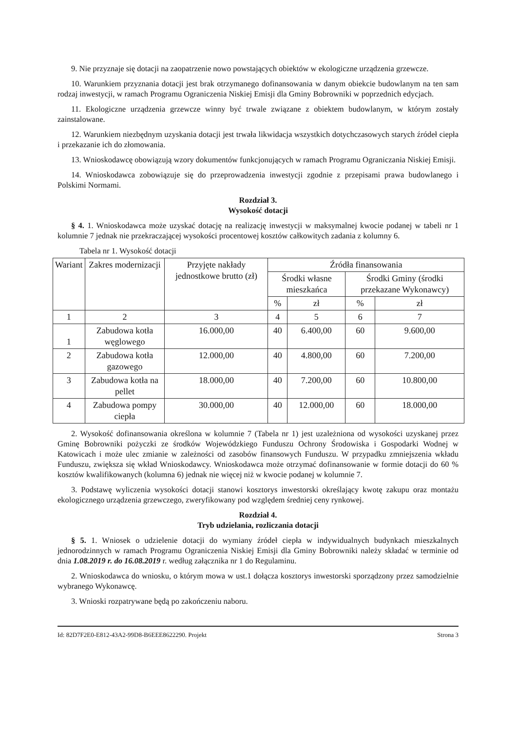9. Nie przyznaje się dotacji na zaopatrzenie nowo powstających obiektów w ekologiczne urządzenia grzewcze.
10. Warunkiem przyznania dotacji jest brak otrzymanego dofinansowania w danym obiekcie budowlanym na ten sam rodzaj inwestycji, w ramach Programu Ograniczenia Niskiej Emisji dla Gminy Bobrowniki w poprzednich edycjach.
11. Ekologiczne urządzenia grzewcze winny być trwale związane z obiektem budowlanym, w którym zostały zainstalowane.
12. Warunkiem niezbędnym uzyskania dotacji jest trwała likwidacja wszystkich dotychczasowych starych źródeł ciepła i przekazanie ich do złomowania.
13. Wnioskodawcę obowiązują wzory dokumentów funkcjonujących w ramach Programu Ograniczania Niskiej Emisji.
14. Wnioskodawca zobowiązuje się do przeprowadzenia inwestycji zgodnie z przepisami prawa budowlanego i Polskimi Normami.
Rozdział 3.
Wysokość dotacji
§ 4. 1. Wnioskodawca może uzyskać dotację na realizację inwestycji w maksymalnej kwocie podanej w tabeli nr 1 kolumnie 7 jednak nie przekraczającej wysokości procentowej kosztów całkowitych zadania z kolumny 6.
Tabela nr 1. Wysokość dotacji
| Wariant | Zakres modernizacji | Przyjęte nakłady jednostkowe brutto (zł) | Źródła finansowania | | | |
| --- | --- | --- | --- | --- | --- | --- |
| | | | Środki własne mieszkańca | | Środki Gminy (środki przekazane Wykonawcy) | |
| | | | % | zł | % | zł |
| 1 | 2 | 3 | 4 | 5 | 6 | 7 |
| 1 | Zabudowa kotła węglowego | 16.000,00 | 40 | 6.400,00 | 60 | 9.600,00 |
| 2 | Zabudowa kotła gazowego | 12.000,00 | 40 | 4.800,00 | 60 | 7.200,00 |
| 3 | Zabudowa kotła na pellet | 18.000,00 | 40 | 7.200,00 | 60 | 10.800,00 |
| 4 | Zabudowa pompy ciepła | 30.000,00 | 40 | 12.000,00 | 60 | 18.000,00 |
2. Wysokość dofinansowania określona w kolumnie 7 (Tabela nr 1) jest uzależniona od wysokości uzyskanej przez Gminę Bobrowniki pożyczki ze środków Wojewódzkiego Funduszu Ochrony Środowiska i Gospodarki Wodnej w Katowicach i może ulec zmianie w zależności od zasobów finansowych Funduszu. W przypadku zmniejszenia wkładu Funduszu, zwiększa się wkład Wnioskodawcy. Wnioskodawca może otrzymać dofinansowanie w formie dotacji do 60 % kosztów kwalifikowanych (kolumna 6) jednak nie więcej niż w kwocie podanej w kolumnie 7.
3. Podstawę wyliczenia wysokości dotacji stanowi kosztorys inwestorski określający kwotę zakupu oraz montażu ekologicznego urządzenia grzewczego, zweryfikowany pod względem średniej ceny rynkowej.
Rozdział 4.
Tryb udzielania, rozliczania dotacji
§ 5. 1. Wniosek o udzielenie dotacji do wymiany źródeł ciepła w indywidualnych budynkach mieszkalnych jednorodzinnych w ramach Programu Ograniczenia Niskiej Emisji dla Gminy Bobrowniki należy składać w terminie od dnia 1.08.2019 r. do 16.08.2019 r. według załącznika nr 1 do Regulaminu.
2. Wnioskodawca do wniosku, o którym mowa w ust.1 dołącza kosztorys inwestorski sporządzony przez samodzielnie wybranego Wykonawcę.
3. Wnioski rozpatrywane będą po zakończeniu naboru.
Id: 82D7F2E0-E812-43A2-99D8-B6EEE8622290. Projekt Strona 3